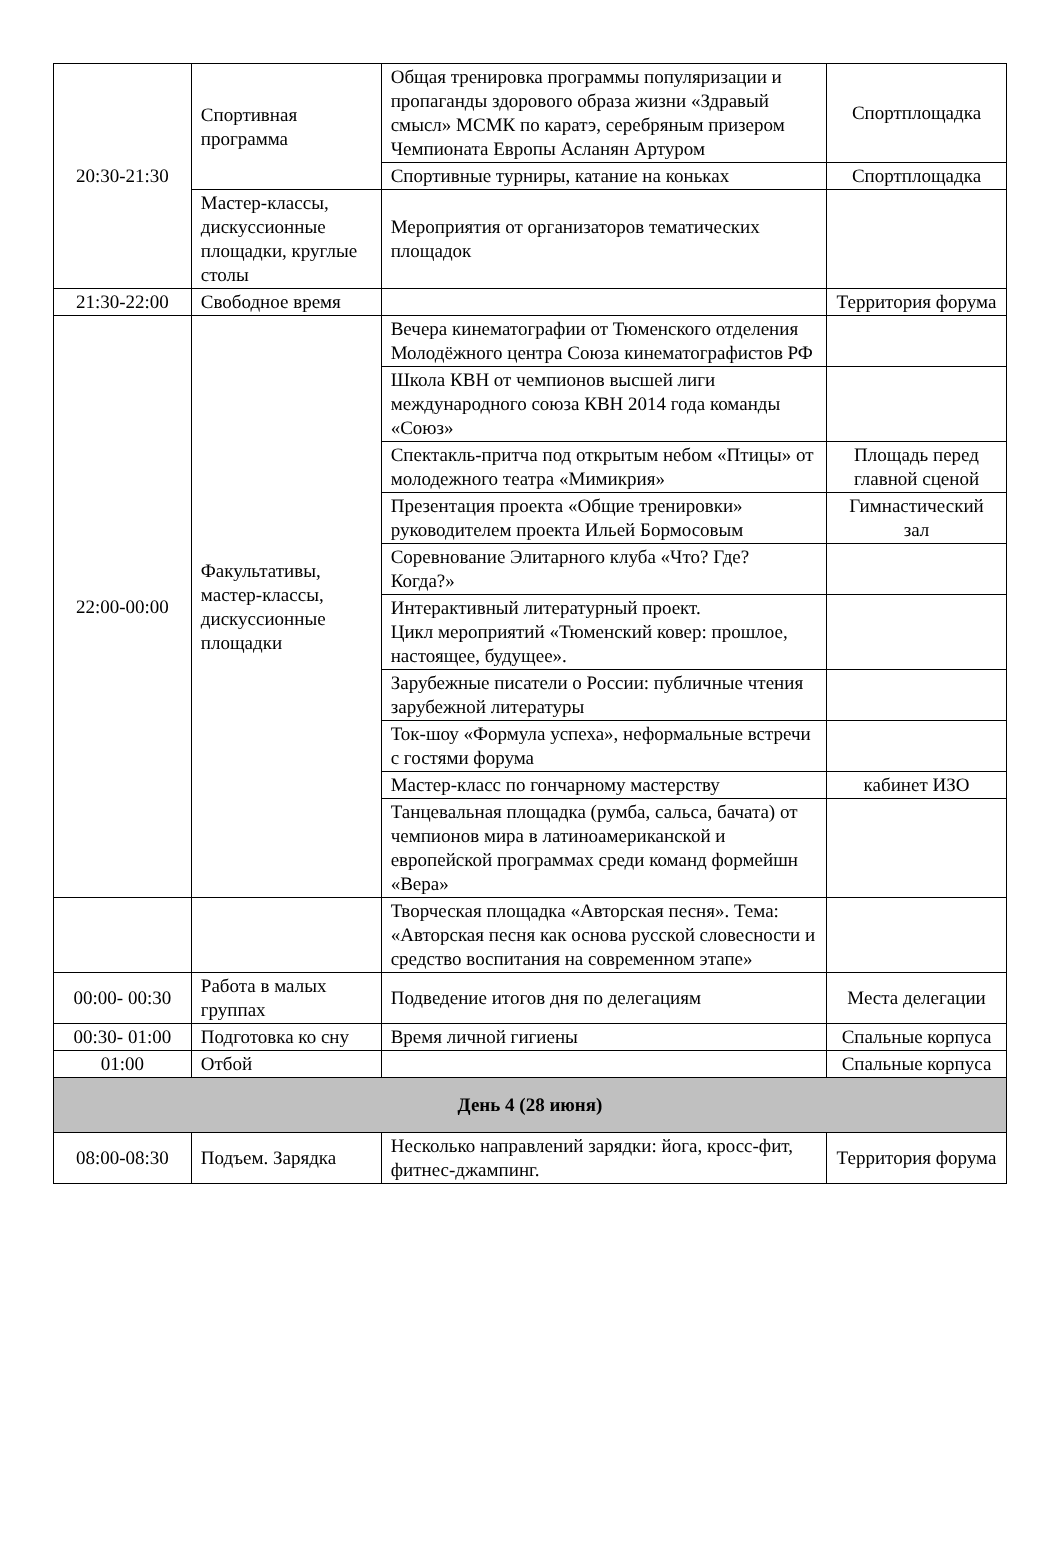| 20:30-21:30 | Спортивная программа | Общая тренировка программы популяризации и пропаганды здорового образа жизни «Здравый смысл» МСМК по каратэ, серебряным призером Чемпионата Европы Асланян Артуром | Спортплощадка |
| | | Спортивные турниры, катание на коньках | Спортплощадка |
| | Мастер-классы, дискуссионные площадки, круглые столы | Мероприятия от организаторов тематических площадок | |
| 21:30-22:00 | Свободное время | | Территория форума |
| 22:00-00:00 | Факультативы, мастер-классы, дискуссионные площадки | Вечера кинематографии от Тюменского отделения Молодёжного центра Союза кинематографистов РФ | |
| | | Школа КВН от чемпионов высшей лиги международного союза КВН 2014 года команды «Союз» | |
| | | Спектакль-притча под открытым небом «Птицы» от молодежного театра «Мимикрия» | Площадь перед главной сценой |
| | | Презентация проекта «Общие тренировки» руководителем проекта Ильей Бормосовым | Гимнастический зал |
| | | Соревнование Элитарного клуба «Что? Где? Когда?» | |
| | | Интерактивный литературный проект. Цикл мероприятий «Тюменский ковер: прошлое, настоящее, будущее». | |
| | | Зарубежные писатели о России: публичные чтения зарубежной литературы | |
| | | Ток-шоу «Формула успеха», неформальные встречи с гостями форума | |
| | | Мастер-класс по гончарному мастерству | кабинет ИЗО |
| | | Танцевальная площадка (румба, сальса, бачата) от чемпионов мира в латиноамериканской и европейской программах среди команд формейшн «Вера» | |
| | | Творческая площадка «Авторская песня». Тема: «Авторская песня как основа русской словесности и средство воспитания на современном этапе» | |
| 00:00- 00:30 | Работа в малых группах | Подведение итогов дня по делегациям | Места делегации |
| 00:30- 01:00 | Подготовка ко сну | Время личной гигиены | Спальные корпуса |
| 01:00 | Отбой | | Спальные корпуса |
| День 4 (28 июня) | | | |
| 08:00-08:30 | Подъем. Зарядка | Несколько направлений зарядки: йога, кросс-фит, фитнес-джампинг. | Территория форума |